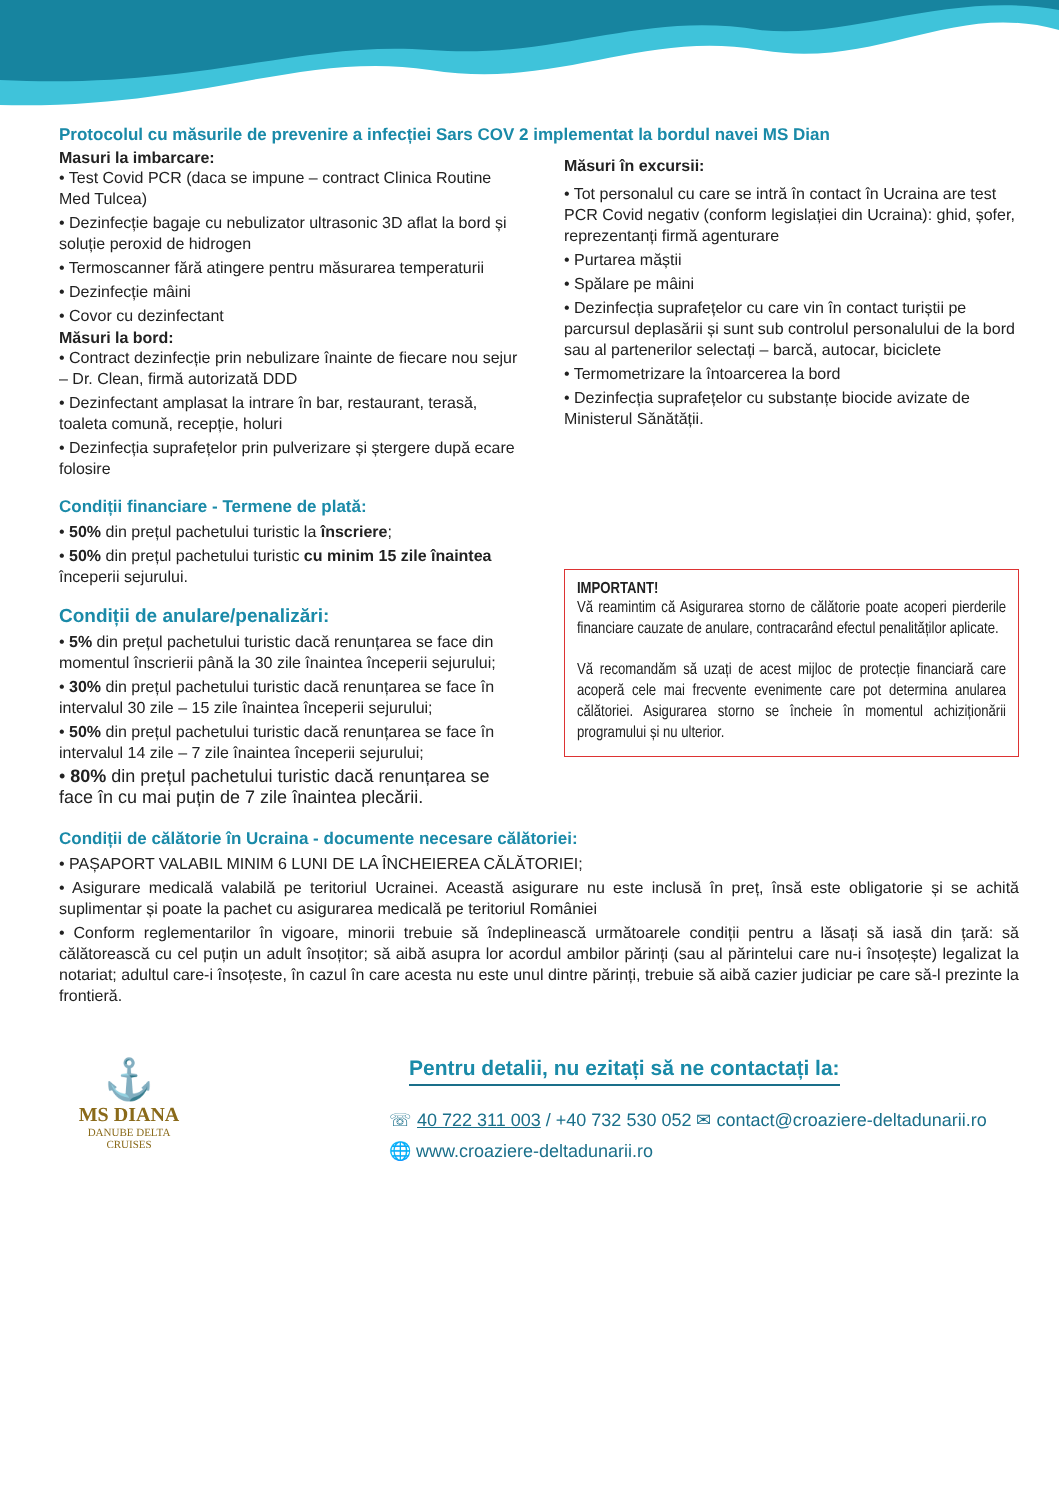Protocolul cu măsurile de prevenire a infecției Sars COV 2 implementat la bordul navei MS Dian
Masuri la imbarcare:
• Test Covid PCR (daca se impune – contract Clinica Routine Med Tulcea)
• Dezinfecție bagaje cu nebulizator ultrasonic 3D aflat la bord și soluție peroxid de hidrogen
• Termoscanner fără atingere pentru măsurarea temperaturii
• Dezinfecție mâini
• Covor cu dezinfectant
Măsuri la bord:
• Contract dezinfecție prin nebulizare înainte de fiecare nou sejur – Dr. Clean, firmă autorizată DDD
• Dezinfectant amplasat la intrare în bar, restaurant, terasă, toaleta comună, recepție, holuri
• Dezinfecția suprafețelor prin pulverizare și ștergere după ecare folosire
Condiții financiare - Termene de plată:
• 50% din prețul pachetului turistic la înscriere;
• 50% din prețul pachetului turistic cu minim 15 zile înaintea începerii sejurului.
Condiții de anulare/penalizări:
• 5% din prețul pachetului turistic dacă renunțarea se face din momentul înscrierii până la 30 zile înaintea începerii sejurului;
• 30% din prețul pachetului turistic dacă renunțarea se face în intervalul 30 zile – 15 zile înaintea începerii sejurului;
• 50% din prețul pachetului turistic dacă renunțarea se face în intervalul 14 zile – 7 zile înaintea începerii sejurului;
• 80% din prețul pachetului turistic dacă renunțarea se face în cu mai puțin de 7 zile înaintea plecării.
Măsuri în excursii:
• Tot personalul cu care se intră în contact în Ucraina are test PCR Covid negativ (conform legislației din Ucraina): ghid, șofer, reprezentanți firmă agenturare
• Purtarea măștii
• Spălare pe mâini
• Dezinfecția suprafețelor cu care vin în contact turiștii pe parcursul deplasării și sunt sub controlul personalului de la bord sau al partenerilor selectați – barcă, autocar, biciclete
• Termometrizare la întoarcerea la bord
• Dezinfecția suprafețelor cu substanțe biocide avizate de Ministerul Sănătății.
IMPORTANT!
Vă reamintim că Asigurarea storno de călătorie poate acoperi pierderile financiare cauzate de anulare, contracarând efectul penalităților aplicate.
Vă recomandăm să uzați de acest mijloc de protecție financiară care acoperă cele mai frecvente evenimente care pot determina anularea călătoriei. Asigurarea storno se încheie în momentul achiziționării programului și nu ulterior.
Condiții de călătorie în Ucraina - documente necesare călătoriei:
• PAȘAPORT VALABIL MINIM 6 LUNI DE LA ÎNCHEIEREA CĂLĂTORIEI;
• Asigurare medicală valabilă pe teritoriul Ucrainei. Această asigurare nu este inclusă în preț, însă este obligatorie și se achită suplimentar și poate la pachet cu asigurarea medicală pe teritoriul României
• Conform reglementarilor în vigoare, minorii trebuie să îndeplinească următoarele condiții pentru a lăsați să iasă din țară: să călătorească cu cel puțin un adult însoțitor; să aibă asupra lor acordul ambilor părinți (sau al părintelui care nu-i însoțește) legalizat la notariat; adultul care-i însoțeste, în cazul în care acesta nu este unul dintre părinți, trebuie să aibă cazier judiciar pe care să-l prezinte la frontieră.
⚓
MS DIANA
DANUBE DELTA
CRUISES
Pentru detalii, nu ezitați să ne contactați la:
☏ 40 722 311 003 / +40 732 530 052 ✉ contact@croaziere-deltadunarii.ro
🌐 www.croaziere-deltadunarii.ro